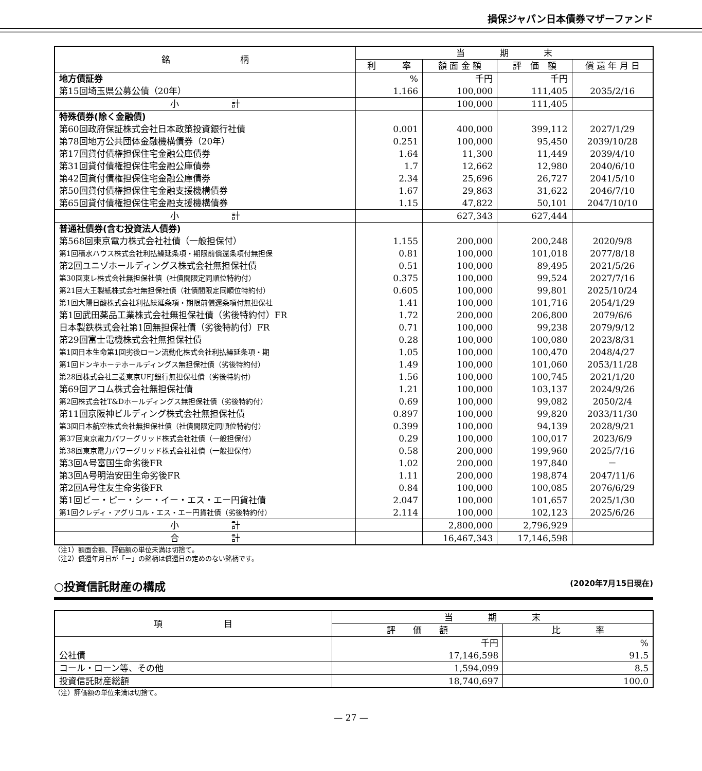損保ジャパン日本債券マザーファンド
| 銘 柄 | 当 期 末 | | | |
| --- | --- | --- | --- | --- |
| | 利 率 | 額 面 金 額 | 評 価 額 | 償 還 年 月 日 |
| 地方債証券 | % | 千円 | 千円 | |
| 第15回埼玉県公募公債（20年） | 1.166 | 100,000 | 111,405 | 2035/2/16 |
| 小 計 | | 100,000 | 111,405 | |
| 特殊債券(除く金融債) | | | | |
| 第60回政府保証株式会社日本政策投資銀行社債 | 0.001 | 400,000 | 399,112 | 2027/1/29 |
| 第78回地方公共団体金融機構債券（20年） | 0.251 | 100,000 | 95,450 | 2039/10/28 |
| 第17回貸付債権担保住宅金融公庫債券 | 1.64 | 11,300 | 11,449 | 2039/4/10 |
| 第31回貸付債権担保住宅金融公庫債券 | 1.7 | 12,662 | 12,980 | 2040/6/10 |
| 第42回貸付債権担保住宅金融公庫債券 | 2.34 | 25,696 | 26,727 | 2041/5/10 |
| 第50回貸付債権担保住宅金融支援機構債券 | 1.67 | 29,863 | 31,622 | 2046/7/10 |
| 第65回貸付債権担保住宅金融支援機構債券 | 1.15 | 47,822 | 50,101 | 2047/10/10 |
| 小 計 | | 627,343 | 627,444 | |
| 普通社債券(含む投資法人債券) | | | | |
| 第568回東京電力株式会社社債（一般担保付） | 1.155 | 200,000 | 200,248 | 2020/9/8 |
| 第1回積水ハウス株式会社利払繰延条項・期限前償還条項付無担保 | 0.81 | 100,000 | 101,018 | 2077/8/18 |
| 第2回ユニゾホールディングス株式会社無担保社債 | 0.51 | 100,000 | 89,495 | 2021/5/26 |
| 第30回東レ株式会社無担保社債（社債間限定同順位特約付） | 0.375 | 100,000 | 99,524 | 2027/7/16 |
| 第21回大王製紙株式会社無担保社債（社債間限定同順位特約付） | 0.605 | 100,000 | 99,801 | 2025/10/24 |
| 第1回大陽日酸株式会社利払繰延条項・期限前償還条項付無担保社 | 1.41 | 100,000 | 101,716 | 2054/1/29 |
| 第1回武田薬品工業株式会社無担保社債（劣後特約付）FR | 1.72 | 200,000 | 206,800 | 2079/6/6 |
| 日本製鉄株式会社第1回無担保社債（劣後特約付）FR | 0.71 | 100,000 | 99,238 | 2079/9/12 |
| 第29回富士電機株式会社無担保社債 | 0.28 | 100,000 | 100,080 | 2023/8/31 |
| 第1回日本生命第1回劣後ローン流動化株式会社利払繰延条項・期 | 1.05 | 100,000 | 100,470 | 2048/4/27 |
| 第1回ドンキホーテホールディングス無担保社債（劣後特約付） | 1.49 | 100,000 | 101,060 | 2053/11/28 |
| 第28回株式会社三菱東京UFJ銀行無担保社債（劣後特約付） | 1.56 | 100,000 | 100,745 | 2021/1/20 |
| 第69回アコム株式会社無担保社債 | 1.21 | 100,000 | 103,137 | 2024/9/26 |
| 第2回株式会社T&Dホールディングス無担保社債（劣後特約付） | 0.69 | 100,000 | 99,082 | 2050/2/4 |
| 第11回京阪神ビルディング株式会社無担保社債 | 0.897 | 100,000 | 99,820 | 2033/11/30 |
| 第3回日本航空株式会社無担保社債（社債間限定同順位特約付） | 0.399 | 100,000 | 94,139 | 2028/9/21 |
| 第37回東京電力パワーグリッド株式会社社債（一般担保付） | 0.29 | 100,000 | 100,017 | 2023/6/9 |
| 第38回東京電力パワーグリッド株式会社社債（一般担保付） | 0.58 | 200,000 | 199,960 | 2025/7/16 |
| 第3回A号富国生命劣後FR | 1.02 | 200,000 | 197,840 | － |
| 第3回A号明治安田生命劣後FR | 1.11 | 200,000 | 198,874 | 2047/11/6 |
| 第2回A号住友生命劣後FR | 0.84 | 100,000 | 100,085 | 2076/6/29 |
| 第1回ビー・ピー・シー・イー・エス・エー円貨社債 | 2.047 | 100,000 | 101,657 | 2025/1/30 |
| 第1回クレディ・アグリコル・エス・エー円貨社債（劣後特約付） | 2.114 | 100,000 | 102,123 | 2025/6/26 |
| 小 計 | | 2,800,000 | 2,796,929 | |
| 合 計 | | 16,467,343 | 17,146,598 | |
（注1）額面金額、評価額の単位未満は切捨て。
（注2）償還年月日が「－」の銘柄は償還日の定めのない銘柄です。
○投資信託財産の構成 (2020年7月15日現在)
| 項 目 | 当 期 末 | |
| --- | --- | --- |
| | 評 価 額 | 比 率 |
| | 千円 | % |
| 公社債 | 17,146,598 | 91.5 |
| コール・ローン等、その他 | 1,594,099 | 8.5 |
| 投資信託財産総額 | 18,740,697 | 100.0 |
（注）評価額の単位未満は切捨て。
— 27 —